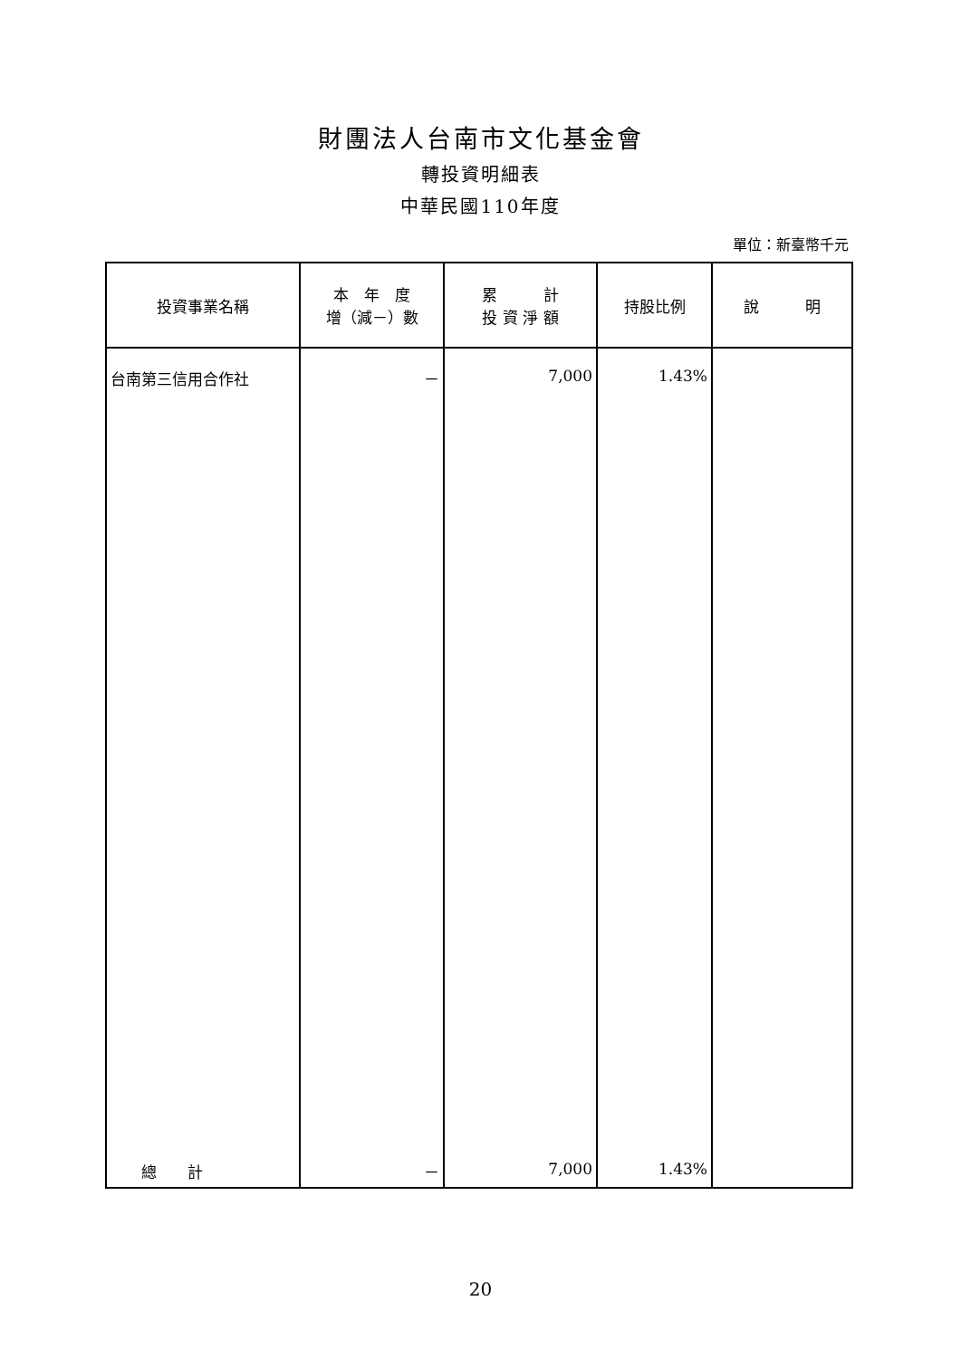財團法人台南市文化基金會
轉投資明細表
中華民國110年度
單位：新臺幣千元
| 投資事業名稱 | 本 年 度 增（減－）數 | 累 計 投 資 淨 額 | 持股比例 | 說 明 |
| --- | --- | --- | --- | --- |
| 台南第三信用合作社 | － | 7,000 | 1.43% | |
| 總 計 | － | 7,000 | 1.43% | |
20